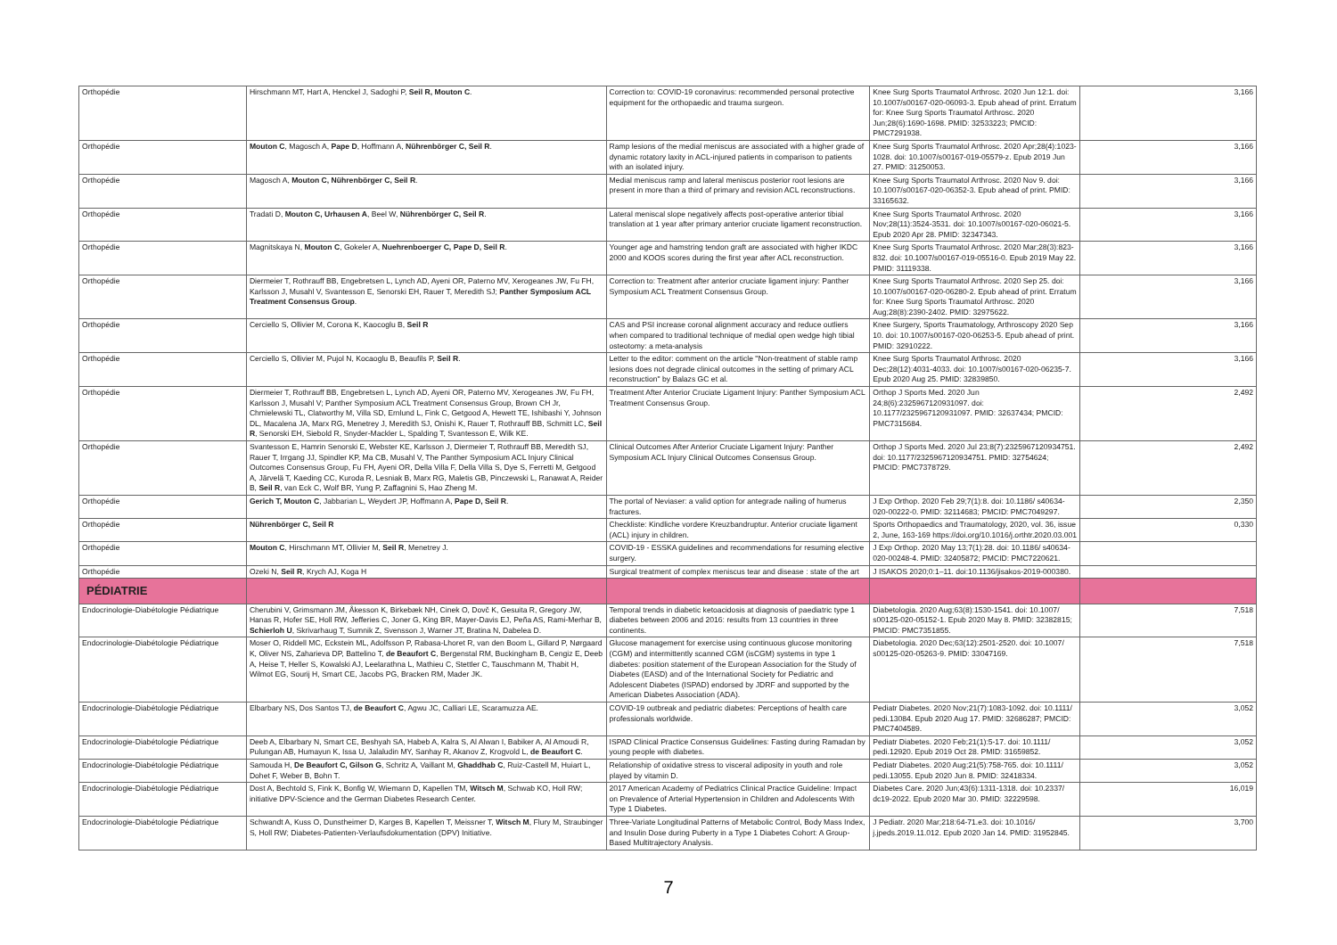| Orthopédie | Hirschmann MT, Hart A, Henckel J, Sadoghi P, Seil R, Mouton C . | Correction to: COVID-19 coronavirus: recommended personal protective equipment for the orthopaedic and trauma surgeon. | Knee Surg Sports Traumatol Arthrosc. 2020 Jun 12:1. doi: 10.1007/s00167-020-06093-3. Epub ahead of print. Erratum for: Knee Surg Sports Traumatol Arthrosc. 2020 Jun;28(6):1690-1698. PMID: 32533223; PMCID: PMC7291938. | 3,166 |
| Orthopédie | Mouton C , Magosch A, Pape D , Hoffmann A, Nührenbörger C, Seil R . | Ramp lesions of the medial meniscus are associated with a higher grade of dynamic rotatory laxity in ACL-injured patients in comparison to patients with an isolated injury. | Knee Surg Sports Traumatol Arthrosc. 2020 Apr;28(4):1023-1028. doi: 10.1007/s00167-019-05579-z. Epub 2019 Jun 27. PMID: 31250053. | 3,166 |
| Orthopédie | Magosch A, Mouton C, Nührenbörger C, Seil R . | Medial meniscus ramp and lateral meniscus posterior root lesions are present in more than a third of primary and revision ACL reconstructions. | Knee Surg Sports Traumatol Arthrosc. 2020 Nov 9. doi: 10.1007/s00167-020-06352-3. Epub ahead of print. PMID: 33165632. | 3,166 |
| Orthopédie | Tradati D, Mouton C, Urhausen A , Beel W, Nührenbörger C, Seil R . | Lateral meniscal slope negatively affects post-operative anterior tibial translation at 1 year after primary anterior cruciate ligament reconstruction. | Knee Surg Sports Traumatol Arthrosc. 2020 Nov;28(11):3524-3531. doi: 10.1007/s00167-020-06021-5. Epub 2020 Apr 28. PMID: 32347343. | 3,166 |
| Orthopédie | Magnitskaya N, Mouton C , Gokeler A, Nuehrenboerger C, Pape D, Seil R . | Younger age and hamstring tendon graft are associated with higher IKDC 2000 and KOOS scores during the first year after ACL reconstruction. | Knee Surg Sports Traumatol Arthrosc. 2020 Mar;28(3):823-832. doi: 10.1007/s00167-019-05516-0. Epub 2019 May 22. PMID: 31119338. | 3,166 |
| Orthopédie | Diermeier T, Rothrauff BB, Engebretsen L, Lynch AD, Ayeni OR, Paterno MV, Xerogeanes JW, Fu FH, Karlsson J, Musahl V, Svantesson E, Senorski EH, Rauer T, Meredith SJ; Panther Symposium ACL Treatment Consensus Group . | Correction to: Treatment after anterior cruciate ligament injury: Panther Symposium ACL Treatment Consensus Group. | Knee Surg Sports Traumatol Arthrosc. 2020 Sep 25. doi: 10.1007/s00167-020-06280-2. Epub ahead of print. Erratum for: Knee Surg Sports Traumatol Arthrosc. 2020 Aug;28(8):2390-2402. PMID: 32975622. | 3,166 |
| Orthopédie | Cerciello S, Ollivier M, Corona K, Kaocoglu B, Seil R | CAS and PSI increase coronal alignment accuracy and reduce outliers when compared to traditional technique of medial open wedge high tibial osteotomy: a meta-analysis | Knee Surgery, Sports Traumatology, Arthroscopy 2020 Sep 10. doi: 10.1007/s00167-020-06253-5. Epub ahead of print. PMID: 32910222. | 3,166 |
| Orthopédie | Cerciello S, Ollivier M, Pujol N, Kocaoglu B, Beaufils P, Seil R . | Letter to the editor: comment on the article "Non-treatment of stable ramp lesions does not degrade clinical outcomes in the setting of primary ACL reconstruction" by Balazs GC et al. | Knee Surg Sports Traumatol Arthrosc. 2020 Dec;28(12):4031-4033. doi: 10.1007/s00167-020-06235-7. Epub 2020 Aug 25. PMID: 32839850. | 3,166 |
| Orthopédie | Diermeier T, Rothrauff BB, Engebretsen L, Lynch AD, Ayeni OR, Paterno MV, Xerogeanes JW, Fu FH, Karlsson J, Musahl V; Panther Symposium ACL Treatment Consensus Group, Brown CH Jr, Chmielewski TL, Clatworthy M, Villa SD, Ernlund L, Fink C, Getgood A, Hewett TE, Ishibashi Y, Johnson DL, Macalena JA, Marx RG, Menetrey J, Meredith SJ, Onishi K, Rauer T, Rothrauff BB, Schmitt LC, Seil R , Senorski EH, Siebold R, Snyder-Mackler L, Spalding T, Svantesson E, Wilk KE. | Treatment After Anterior Cruciate Ligament Injury: Panther Symposium ACL Treatment Consensus Group. | Orthop J Sports Med. 2020 Jun 24;8(6):2325967120931097. doi: 10.1177/2325967120931097. PMID: 32637434; PMCID: PMC7315684. | 2,492 |
| Orthopédie | Svantesson E, Hamrin Senorski E, Webster KE, Karlsson J, Diermeier T, Rothrauff BB, Meredith SJ, Rauer T, Irrgang JJ, Spindler KP, Ma CB, Musahl V, The Panther Symposium ACL Injury Clinical Outcomes Consensus Group, Fu FH, Ayeni OR, Della Villa F, Della Villa S, Dye S, Ferretti M, Getgood A, Järvelä T, Kaeding CC, Kuroda R, Lesniak B, Marx RG, Maletis GB, Pinczewski L, Ranawat A, Reider B, Seil R , van Eck C, Wolf BR, Yung P, Zaffagnini S, Hao Zheng M. | Clinical Outcomes After Anterior Cruciate Ligament Injury: Panther Symposium ACL Injury Clinical Outcomes Consensus Group. | Orthop J Sports Med. 2020 Jul 23;8(7):2325967120934751. doi: 10.1177/2325967120934751. PMID: 32754624; PMCID: PMC7378729. | 2,492 |
| Orthopédie | Gerich T, Mouton C , Jabbarian L, Weydert JP, Hoffmann A, Pape D, Seil R . | The portal of Neviaser: a valid option for antegrade nailing of humerus fractures. | J Exp Orthop. 2020 Feb 29;7(1):8. doi: 10.1186/ s40634-020-00222-0. PMID: 32114683; PMCID: PMC7049297. | 2,350 |
| Orthopédie | Nührenbörger C, Seil R | Checkliste: Kindliche vordere Kreuzbandruptur. Anterior cruciate ligament (ACL) injury in children. | Sports Orthopaedics and Traumatology, 2020, vol. 36, issue 2, June, 163-169 https://doi.org/10.1016/j.orthtr.2020.03.001 | 0,330 |
| Orthopédie | Mouton C , Hirschmann MT, Ollivier M, Seil R , Menetrey J. | COVID-19 - ESSKA guidelines and recommendations for resuming elective surgery. | J Exp Orthop. 2020 May 13;7(1):28. doi: 10.1186/ s40634-020-00248-4. PMID: 32405872; PMCID: PMC7220621. | |
| Orthopédie | Ozeki N, Seil R , Krych AJ, Koga H | Surgical treatment of complex meniscus tear and disease : state of the art | J ISAKOS 2020;0:1–11. doi:10.1136/jisakos-2019-000380. | |
| PÉDIATRIE | | | | |
| Endocrinologie-Diabétologie Pédiatrique | Cherubini V, Grimsmann JM, Åkesson K, Birkebæk NH, Cinek O, Dovč K, Gesuita R, Gregory JW, Hanas R, Hofer SE, Holl RW, Jefferies C, Joner G, King BR, Mayer-Davis EJ, Peña AS, Rami-Merhar B, Schierloh U , Skrivarhaug T, Sumnik Z, Svensson J, Warner JT, Bratina N, Dabelea D. | Temporal trends in diabetic ketoacidosis at diagnosis of paediatric type 1 diabetes between 2006 and 2016: results from 13 countries in three continents. | Diabetologia. 2020 Aug;63(8):1530-1541. doi: 10.1007/ s00125-020-05152-1. Epub 2020 May 8. PMID: 32382815; PMCID: PMC7351855. | 7,518 |
| Endocrinologie-Diabétologie Pédiatrique | Moser O, Riddell MC, Eckstein ML, Adolfsson P, Rabasa-Lhoret R, van den Boom L, Gillard P, Nørgaard K, Oliver NS, Zaharieva DP, Battelino T, de Beaufort C , Bergenstal RM, Buckingham B, Cengiz E, Deeb A, Heise T, Heller S, Kowalski AJ, Leelarathna L, Mathieu C, Stettler C, Tauschmann M, Thabit H, Wilmot EG, Sourij H, Smart CE, Jacobs PG, Bracken RM, Mader JK. | Glucose management for exercise using continuous glucose monitoring (CGM) and intermittently scanned CGM (isCGM) systems in type 1 diabetes: position statement of the European Association for the Study of Diabetes (EASD) and of the International Society for Pediatric and Adolescent Diabetes (ISPAD) endorsed by JDRF and supported by the American Diabetes Association (ADA). | Diabetologia. 2020 Dec;63(12):2501-2520. doi: 10.1007/ s00125-020-05263-9. PMID: 33047169. | 7,518 |
| Endocrinologie-Diabétologie Pédiatrique | Elbarbary NS, Dos Santos TJ, de Beaufort C , Agwu JC, Calliari LE, Scaramuzza AE. | COVID-19 outbreak and pediatric diabetes: Perceptions of health care professionals worldwide. | Pediatr Diabetes. 2020 Nov;21(7):1083-1092. doi: 10.1111/ pedi.13084. Epub 2020 Aug 17. PMID: 32686287; PMCID: PMC7404589. | 3,052 |
| Endocrinologie-Diabétologie Pédiatrique | Deeb A, Elbarbary N, Smart CE, Beshyah SA, Habeb A, Kalra S, Al Alwan I, Babiker A, Al Amoudi R, Pulungan AB, Humayun K, Issa U, Jalaludin MY, Sanhay R, Akanov Z, Krogvold L, de Beaufort C . | ISPAD Clinical Practice Consensus Guidelines: Fasting during Ramadan by young people with diabetes. | Pediatr Diabetes. 2020 Feb;21(1):5-17. doi: 10.1111/ pedi.12920. Epub 2019 Oct 28. PMID: 31659852. | 3,052 |
| Endocrinologie-Diabétologie Pédiatrique | Samouda H, De Beaufort C, Gilson G , Schritz A, Vaillant M, Ghaddhab C , Ruiz-Castell M, Huiart L, Dohet F, Weber B, Bohn T. | Relationship of oxidative stress to visceral adiposity in youth and role played by vitamin D. | Pediatr Diabetes. 2020 Aug;21(5):758-765. doi: 10.1111/ pedi.13055. Epub 2020 Jun 8. PMID: 32418334. | 3,052 |
| Endocrinologie-Diabétologie Pédiatrique | Dost A, Bechtold S, Fink K, Bonfig W, Wiemann D, Kapellen TM, Witsch M , Schwab KO, Holl RW; initiative DPV-Science and the German Diabetes Research Center. | 2017 American Academy of Pediatrics Clinical Practice Guideline: Impact on Prevalence of Arterial Hypertension in Children and Adolescents With Type 1 Diabetes. | Diabetes Care. 2020 Jun;43(6):1311-1318. doi: 10.2337/ dc19-2022. Epub 2020 Mar 30. PMID: 32229598. | 16,019 |
| Endocrinologie-Diabétologie Pédiatrique | Schwandt A, Kuss O, Dunstheimer D, Karges B, Kapellen T, Meissner T, Witsch M , Flury M, Straubinger S, Holl RW; Diabetes-Patienten-Verlaufsdokumentation (DPV) Initiative. | Three-Variate Longitudinal Patterns of Metabolic Control, Body Mass Index, and Insulin Dose during Puberty in a Type 1 Diabetes Cohort: A Group-Based Multitrajectory Analysis. | J Pediatr. 2020 Mar;218:64-71.e3. doi: 10.1016/ j.jpeds.2019.11.012. Epub 2020 Jan 14. PMID: 31952845. | 3,700 |
7